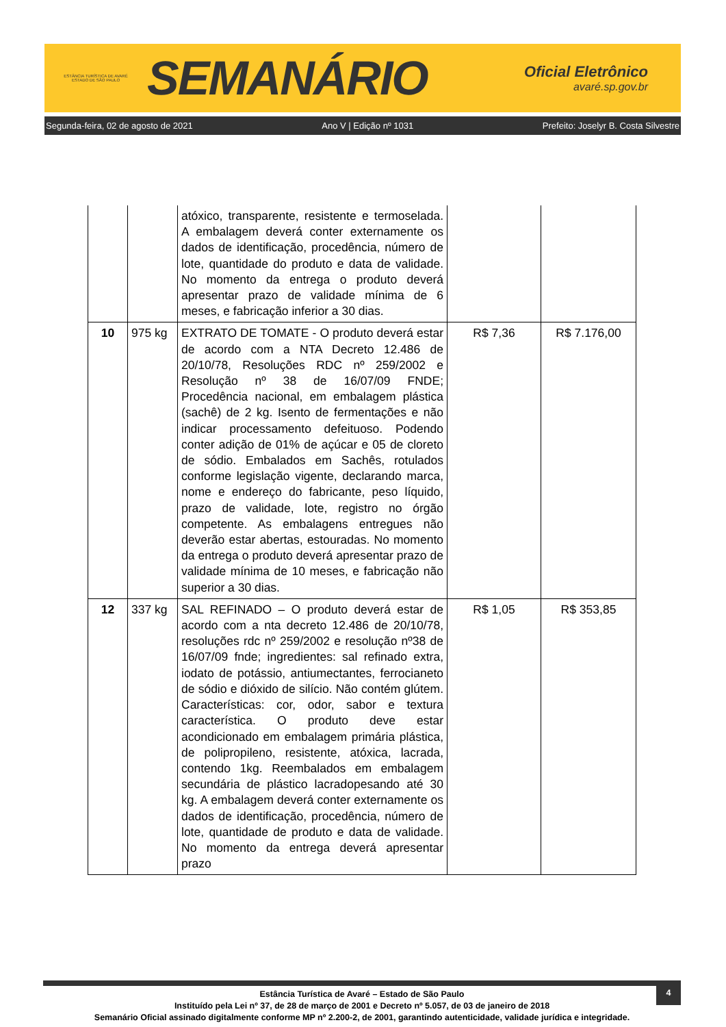ESTÂNCIA TURÍSTICA DE AVARÉ
ESTADO DE SÃO PAULO
SEMANÁRIO
Oficial Eletrônico
avaré.sp.gov.br
Segunda-feira, 02 de agosto de 2021 Ano V | Edição nº 1031 Prefeito: Joselyr B. Costa Silvestre
| | | atóxico, transparente, resistente e termoselada. A embalagem deverá conter externamente os dados de identificação, procedência, número de lote, quantidade do produto e data de validade. No momento da entrega o produto deverá apresentar prazo de validade mínima de 6 meses, e fabricação inferior a 30 dias. | | |
| 10 | 975 kg | EXTRATO DE TOMATE - O produto deverá estar de acordo com a NTA Decreto 12.486 de 20/10/78, Resoluções RDC nº 259/2002 e Resolução nº 38 de 16/07/09 FNDE; Procedência nacional, em embalagem plástica (sachê) de 2 kg. Isento de fermentações e não indicar processamento defeituoso. Podendo conter adição de 01% de açúcar e 05 de cloreto de sódio. Embalados em Sachês, rotulados conforme legislação vigente, declarando marca, nome e endereço do fabricante, peso líquido, prazo de validade, lote, registro no órgão competente. As embalagens entregues não deverão estar abertas, estouradas. No momento da entrega o produto deverá apresentar prazo de validade mínima de 10 meses, e fabricação não superior a 30 dias. | R$ 7,36 | R$ 7.176,00 |
| 12 | 337 kg | SAL REFINADO – O produto deverá estar de acordo com a nta decreto 12.486 de 20/10/78, resoluções rdc nº 259/2002 e resolução nº38 de 16/07/09 fnde; ingredientes: sal refinado extra, iodato de potássio, antiumectantes, ferrocianeto de sódio e dióxido de silício. Não contém glútem. Características: cor, odor, sabor e textura característica. O produto deve estar acondicionado em embalagem primária plástica, de polipropileno, resistente, atóxica, lacrada, contendo 1kg. Reembalados em embalagem secundária de plástico lacradopesando até 30 kg. A embalagem deverá conter externamente os dados de identificação, procedência, número de lote, quantidade de produto e data de validade. No momento da entrega deverá apresentar prazo | R$ 1,05 | R$ 353,85 |
4
Estância Turística de Avaré – Estado de São Paulo
Instituído pela Lei nº 37, de 28 de março de 2001 e Decreto nº 5.057, de 03 de janeiro de 2018
Semanário Oficial assinado digitalmente conforme MP nº 2.200-2, de 2001, garantindo autenticidade, validade jurídica e integridade.